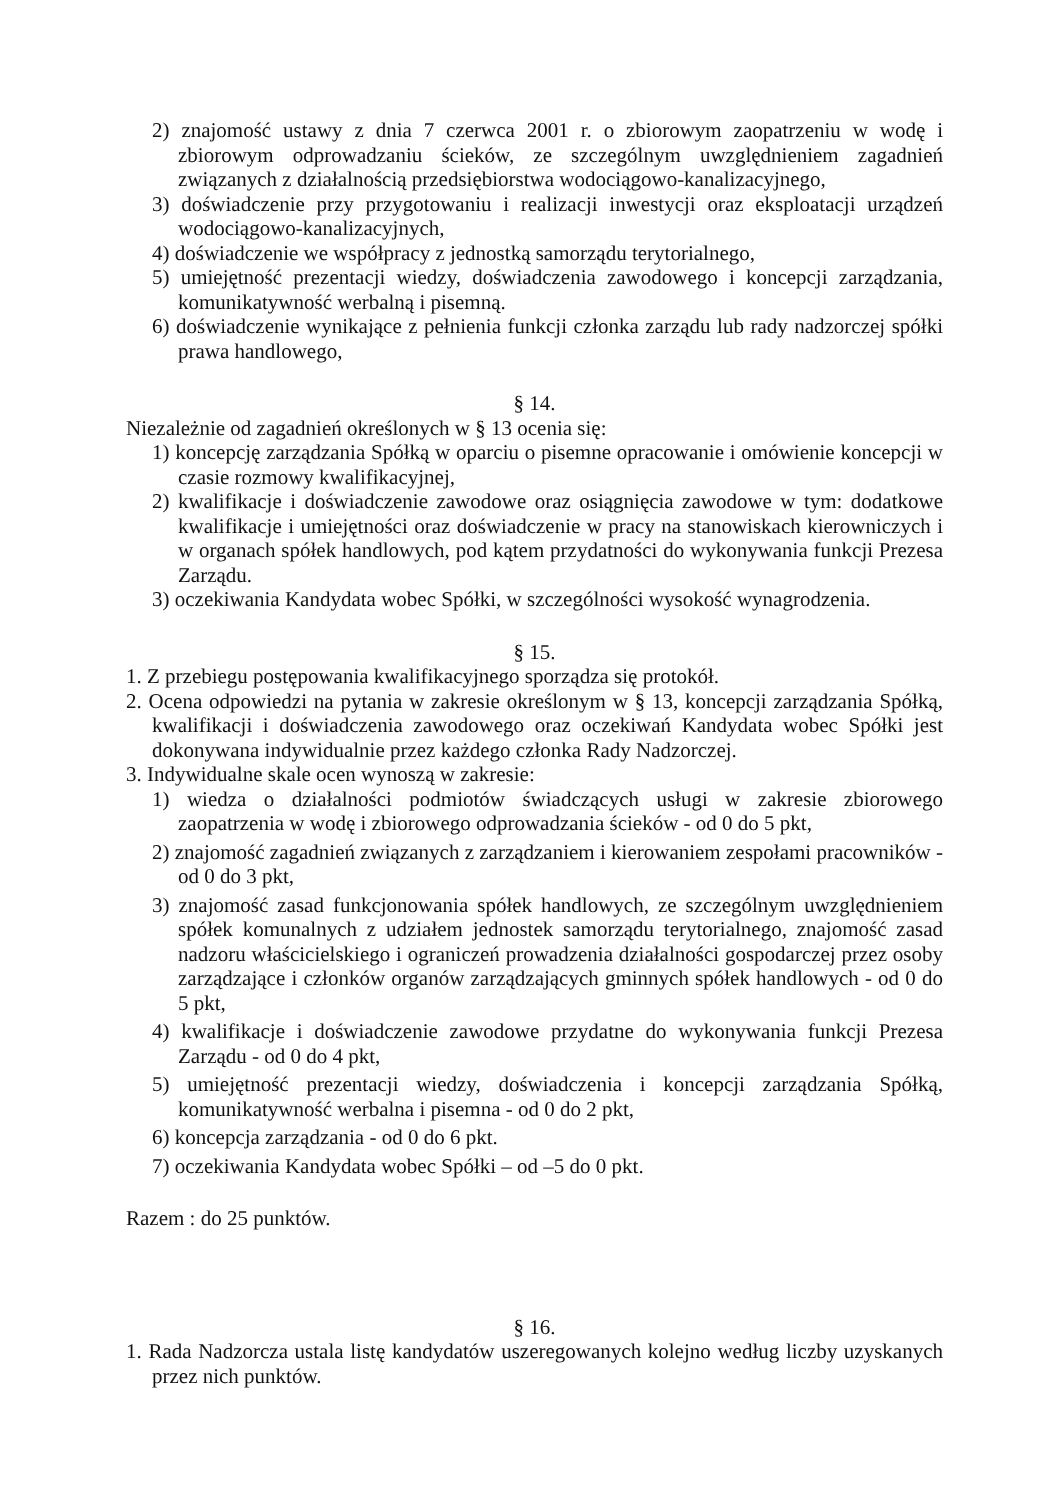2) znajomość ustawy z dnia 7 czerwca 2001 r. o zbiorowym zaopatrzeniu w wodę i zbiorowym odprowadzaniu ścieków, ze szczególnym uwzględnieniem zagadnień związanych z działalnością przedsiębiorstwa wodociągowo-kanalizacyjnego,
3) doświadczenie przy przygotowaniu i realizacji inwestycji oraz eksploatacji urządzeń wodociągowo-kanalizacyjnych,
4) doświadczenie we współpracy z jednostką samorządu terytorialnego,
5) umiejętność prezentacji wiedzy, doświadczenia zawodowego i koncepcji zarządzania, komunikatywność werbalną i pisemną.
6) doświadczenie wynikające z pełnienia funkcji członka zarządu lub rady nadzorczej spółki prawa handlowego,
§ 14.
Niezależnie od zagadnień określonych w § 13 ocenia się:
1) koncepcję zarządzania Spółką w oparciu o pisemne opracowanie i omówienie koncepcji w czasie rozmowy kwalifikacyjnej,
2) kwalifikacje i doświadczenie zawodowe oraz osiągnięcia zawodowe w tym: dodatkowe kwalifikacje i umiejętności oraz doświadczenie w pracy na stanowiskach kierowniczych i w organach spółek handlowych, pod kątem przydatności do wykonywania funkcji Prezesa Zarządu.
3) oczekiwania Kandydata wobec Spółki, w szczególności wysokość wynagrodzenia.
§ 15.
1. Z przebiegu postępowania kwalifikacyjnego sporządza się protokół.
2. Ocena odpowiedzi na pytania w zakresie określonym w § 13, koncepcji zarządzania Spółką, kwalifikacji i doświadczenia zawodowego oraz oczekiwań Kandydata wobec Spółki jest dokonywana indywidualnie przez każdego członka Rady Nadzorczej.
3. Indywidualne skale ocen wynoszą w zakresie:
1) wiedza o działalności podmiotów świadczących usługi w zakresie zbiorowego zaopatrzenia w wodę i zbiorowego odprowadzania ścieków - od 0 do 5 pkt,
2) znajomość zagadnień związanych z zarządzaniem i kierowaniem zespołami pracowników - od 0 do 3 pkt,
3) znajomość zasad funkcjonowania spółek handlowych, ze szczególnym uwzględnieniem spółek komunalnych z udziałem jednostek samorządu terytorialnego, znajomość zasad nadzoru właścicielskiego i ograniczeń prowadzenia działalności gospodarczej przez osoby zarządzające i członków organów zarządzających gminnych spółek handlowych - od 0 do 5 pkt,
4) kwalifikacje i doświadczenie zawodowe przydatne do wykonywania funkcji Prezesa Zarządu - od 0 do 4 pkt,
5) umiejętność prezentacji wiedzy, doświadczenia i koncepcji zarządzania Spółką, komunikatywność werbalna i pisemna - od 0 do 2 pkt,
6) koncepcja zarządzania - od 0 do 6 pkt.
7) oczekiwania Kandydata wobec Spółki – od –5 do 0 pkt.
Razem : do 25 punktów.
§ 16.
1. Rada Nadzorcza ustala listę kandydatów uszeregowanych kolejno według liczby uzyskanych przez nich punktów.